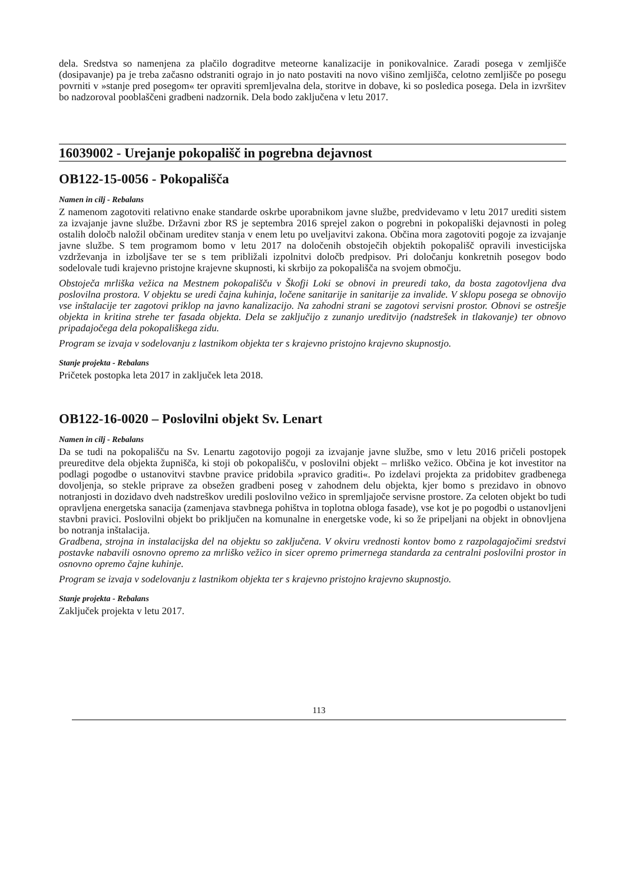dela. Sredstva so namenjena za plačilo dograditve meteorne kanalizacije in ponikovalnice. Zaradi posega v zemljišče (dosipavanje) pa je treba začasno odstraniti ograjo in jo nato postaviti na novo višino zemljišča, celotno zemljišče po posegu povrniti v »stanje pred posegom« ter opraviti spremljevalna dela, storitve in dobave, ki so posledica posega. Dela in izvršitev bo nadzoroval pooblaščeni gradbeni nadzornik. Dela bodo zaključena v letu 2017.
16039002 - Urejanje pokopališč in pogrebna dejavnost
OB122-15-0056 - Pokopališča
Namen in cilj - Rebalans
Z namenom zagotoviti relativno enake standarde oskrbe uporabnikom javne službe, predvidevamo v letu 2017 urediti sistem za izvajanje javne službe. Državni zbor RS je septembra 2016 sprejel zakon o pogrebni in pokopališki dejavnosti in poleg ostalih določb naložil občinam ureditev stanja v enem letu po uveljavitvi zakona. Občina mora zagotoviti pogoje za izvajanje javne službe. S tem programom bomo v letu 2017 na določenih obstoječih objektih pokopališč opravili investicijska vzdrževanja in izboljšave ter se s tem približali izpolnitvi določb predpisov. Pri določanju konkretnih posegov bodo sodelovale tudi krajevno pristojne krajevne skupnosti, ki skrbijo za pokopališča na svojem območju.
Obstoječa mrliška vežica na Mestnem pokopališču v Škofji Loki se obnovi in preuredi tako, da bosta zagotovljena dva poslovilna prostora. V objektu se uredi čajna kuhinja, ločene sanitarije in sanitarije za invalide. V sklopu posega se obnovijo vse inštalacije ter zagotovi priklop na javno kanalizacijo. Na zahodni strani se zagotovi servisni prostor. Obnovi se ostrešje objekta in kritina strehe ter fasada objekta. Dela se zaključijo z zunanjo ureditvijo (nadstrešek in tlakovanje) ter obnovo pripadajočega dela pokopališkega zidu.
Program se izvaja v sodelovanju z lastnikom objekta ter s krajevno pristojno krajevno skupnostjo.
Stanje projekta - Rebalans
Pričetek postopka leta 2017 in zaključek leta 2018.
OB122-16-0020 – Poslovilni objekt Sv. Lenart
Namen in cilj - Rebalans
Da se tudi na pokopališču na Sv. Lenartu zagotovijo pogoji za izvajanje javne službe, smo v letu 2016 pričeli postopek preureditve dela objekta župnišča, ki stoji ob pokopališču, v poslovilni objekt – mrliško vežico. Občina je kot investitor na podlagi pogodbe o ustanovitvi stavbne pravice pridobila »pravico graditi«. Po izdelavi projekta za pridobitev gradbenega dovoljenja, so stekle priprave za obsežen gradbeni poseg v zahodnem delu objekta, kjer bomo s prezidavo in obnovo notranjosti in dozidavo dveh nadstreškov uredili poslovilno vežico in spremljajoče servisne prostore. Za celoten objekt bo tudi opravljena energetska sanacija (zamenjava stavbnega pohištva in toplotna obloga fasade), vse kot je po pogodbi o ustanovljeni stavbni pravici. Poslovilni objekt bo priključen na komunalne in energetske vode, ki so že pripeljani na objekt in obnovljena bo notranja inštalacija.
Gradbena, strojna in instalacijska del na objektu so zaključena. V okviru vrednosti kontov bomo z razpolagajočimi sredstvi postavke nabavili osnovno opremo za mrliško vežico in sicer opremo primernega standarda za centralni poslovilni prostor in osnovno opremo čajne kuhinje.
Program se izvaja v sodelovanju z lastnikom objekta ter s krajevno pristojno krajevno skupnostjo.
Stanje projekta - Rebalans
Zaključek projekta v letu 2017.
113